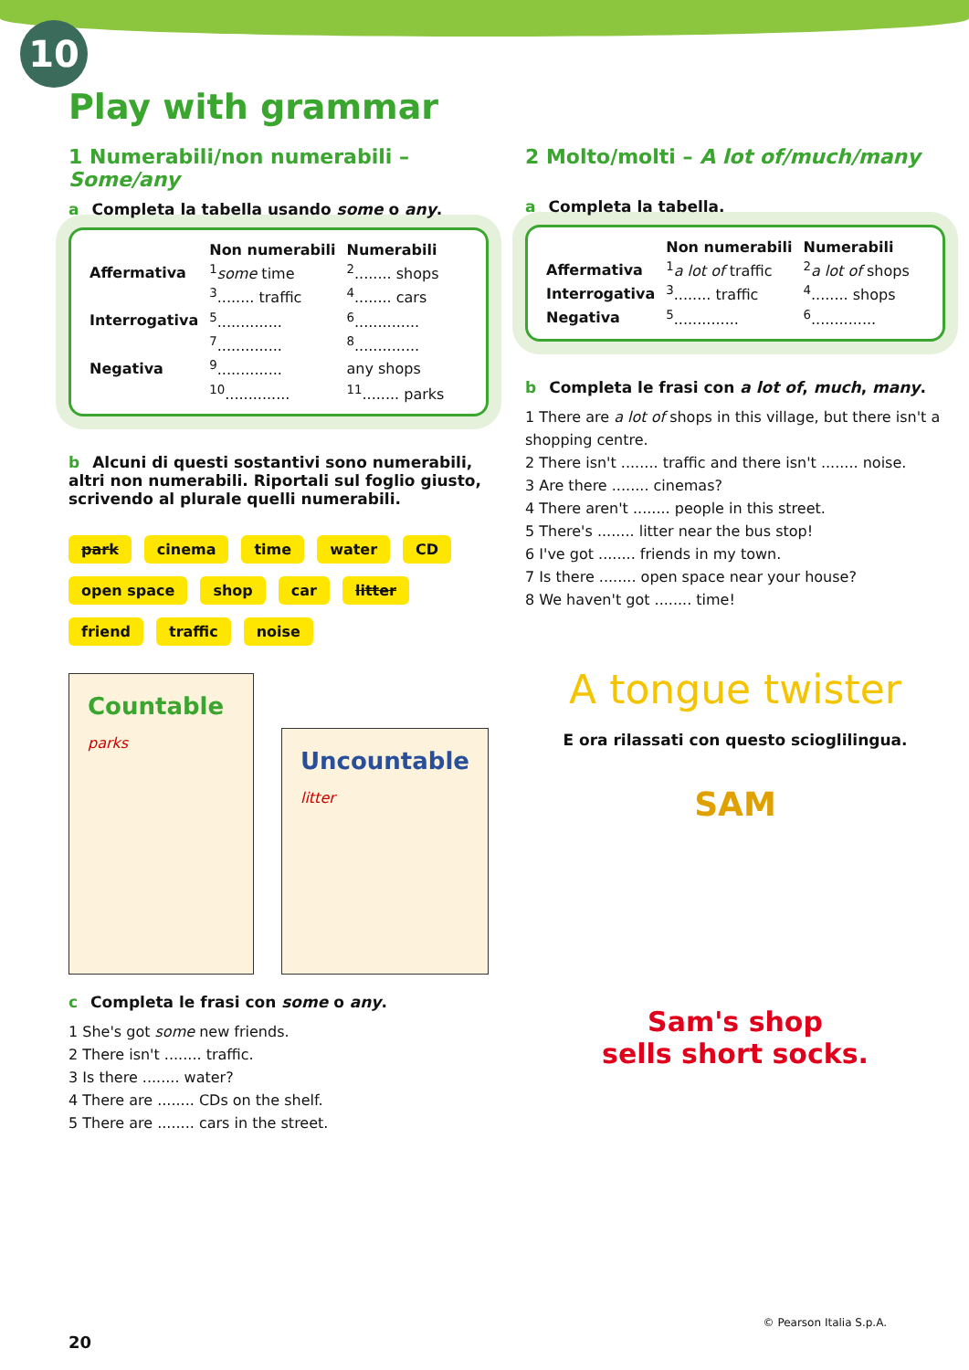10
Play with grammar
1 Numerabili/non numerabili – Some/any
a Completa la tabella usando some o any.
| | Non numerabili | Numerabili |
| --- | --- | --- |
| Affermativa | <sup>1</sup> some time | <sup>2</sup>........ shops |
| | <sup>3</sup>........ traffic | <sup>4</sup>........ cars |
| Interrogativa | <sup>5</sup>.............. | <sup>6</sup>.............. |
| | <sup>7</sup>.............. | <sup>8</sup>.............. |
| Negativa | <sup>9</sup>.............. | any shops |
| | <sup>10</sup>.............. | <sup>11</sup>........ parks |
b Alcuni di questi sostantivi sono numerabili, altri non numerabili. Riportali sul foglio giusto, scrivendo al plurale quelli numerabili.
park cinema time water CD open space shop car litter friend traffic noise
Countable
parks
Uncountable
litter
c Completa le frasi con some o any.
1 She's got some new friends.
2 There isn't ........ traffic.
3 Is there ........ water?
4 There are ........ CDs on the shelf.
5 There are ........ cars in the street.
2 Molto/molti – A lot of/much/many
a Completa la tabella.
| | Non numerabili | Numerabili |
| --- | --- | --- |
| Affermativa | <sup>1</sup> a lot of traffic | <sup>2</sup> a lot of shops |
| Interrogativa | <sup>3</sup>........ traffic | <sup>4</sup>........ shops |
| Negativa | <sup>5</sup>.............. | <sup>6</sup>.............. |
b Completa le frasi con a lot of, much, many.
1 There are a lot of shops in this village, but there isn't a shopping centre.
2 There isn't ........ traffic and there isn't ........ noise.
3 Are there ........ cinemas?
4 There aren't ........ people in this street.
5 There's ........ litter near the bus stop!
6 I've got ........ friends in my town.
7 Is there ........ open space near your house?
8 We haven't got ........ time!
A tongue twister
E ora rilassati con questo scioglilingua.
SAM
Sam's shop
sells short socks.
20
© Pearson Italia S.p.A.